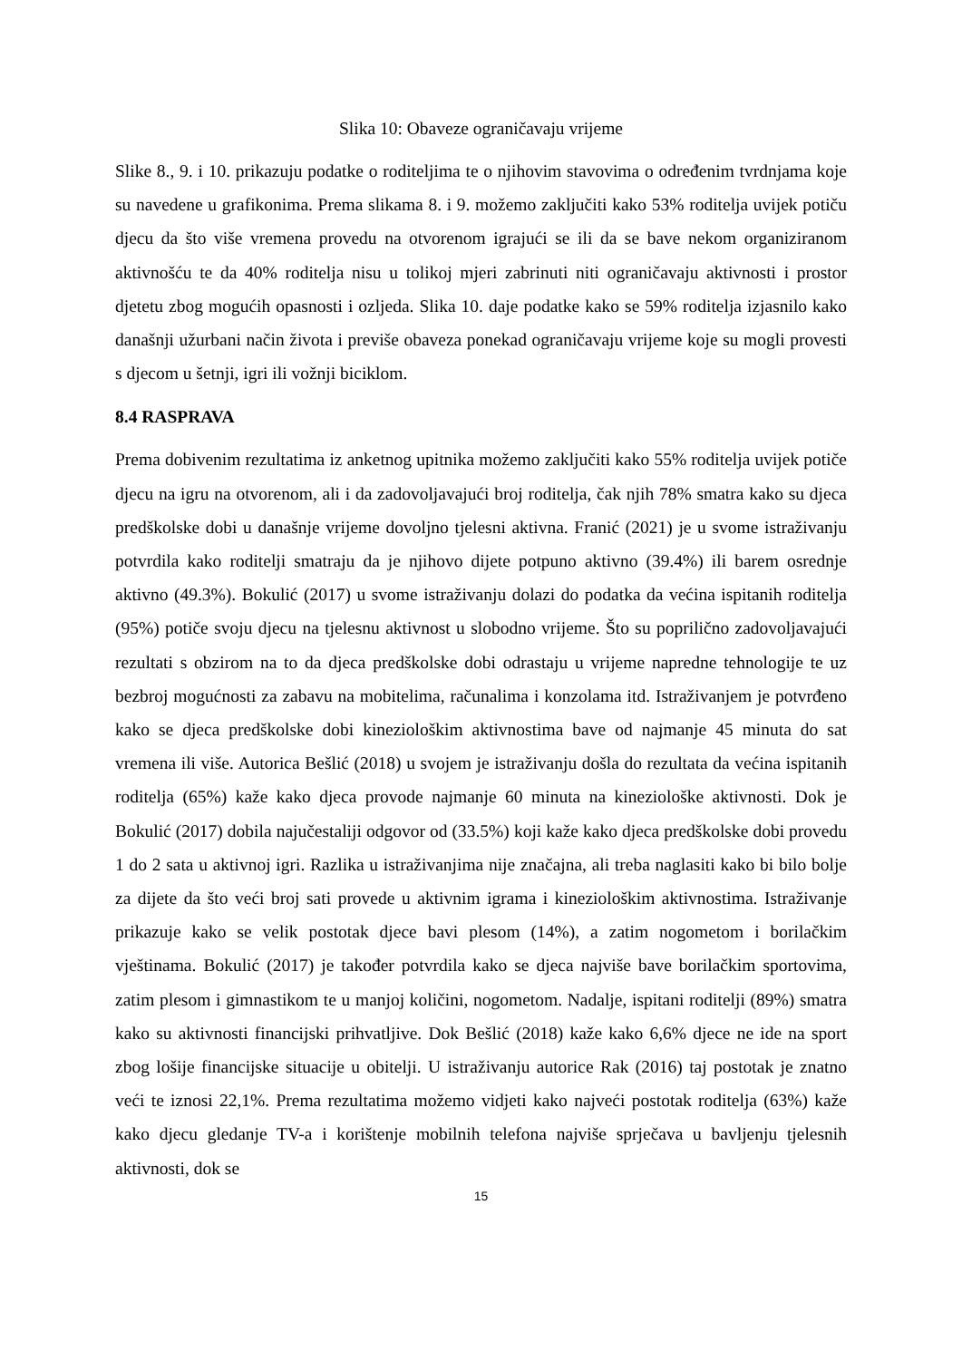Slika 10: Obaveze ograničavaju vrijeme
Slike 8., 9. i 10. prikazuju podatke o roditeljima te o njihovim stavovima o određenim tvrdnjama koje su navedene u grafikonima. Prema slikama 8. i 9. možemo zaključiti kako 53% roditelja uvijek potiču djecu da što više vremena provedu na otvorenom igrajući se ili da se bave nekom organiziranom aktivnošću te da 40% roditelja nisu u tolikoj mjeri zabrinuti niti ograničavaju aktivnosti i prostor djetetu zbog mogućih opasnosti i ozljeda. Slika 10. daje podatke kako se 59% roditelja izjasnilo kako današnji užurbani način života i previše obaveza ponekad ograničavaju vrijeme koje su mogli provesti s djecom u šetnji, igri ili vožnji biciklom.
8.4 RASPRAVA
Prema dobivenim rezultatima iz anketnog upitnika možemo zaključiti kako 55% roditelja uvijek potiče djecu na igru na otvorenom, ali i da zadovoljavajući broj roditelja, čak njih 78% smatra kako su djeca predškolske dobi u današnje vrijeme dovoljno tjelesni aktivna. Franić (2021) je u svome istraživanju potvrdila kako roditelji smatraju da je njihovo dijete potpuno aktivno (39.4%) ili barem osrednje aktivno (49.3%). Bokulić (2017) u svome istraživanju dolazi do podatka da većina ispitanih roditelja (95%) potiče svoju djecu na tjelesnu aktivnost u slobodno vrijeme. Što su poprilično zadovoljavajući rezultati s obzirom na to da djeca predškolske dobi odrastaju u vrijeme napredne tehnologije te uz bezbroj mogućnosti za zabavu na mobitelima, računalima i konzolama itd. Istraživanjem je potvrđeno kako se djeca predškolske dobi kineziološkim aktivnostima bave od najmanje 45 minuta do sat vremena ili više. Autorica Bešlić (2018) u svojem je istraživanju došla do rezultata da većina ispitanih roditelja (65%) kaže kako djeca provode najmanje 60 minuta na kineziološke aktivnosti. Dok je Bokulić (2017) dobila najučestaliji odgovor od (33.5%) koji kaže kako djeca predškolske dobi provedu 1 do 2 sata u aktivnoj igri. Razlika u istraživanjima nije značajna, ali treba naglasiti kako bi bilo bolje za dijete da što veći broj sati provede u aktivnim igrama i kineziološkim aktivnostima. Istraživanje prikazuje kako se velik postotak djece bavi plesom (14%), a zatim nogometom i borilačkim vještinama. Bokulić (2017) je također potvrdila kako se djeca najviše bave borilačkim sportovima, zatim plesom i gimnastikom te u manjoj količini, nogometom. Nadalje, ispitani roditelji (89%) smatra kako su aktivnosti financijski prihvatljive. Dok Bešlić (2018) kaže kako 6,6% djece ne ide na sport zbog lošije financijske situacije u obitelji. U istraživanju autorice Rak (2016) taj postotak je znatno veći te iznosi 22,1%. Prema rezultatima možemo vidjeti kako najveći postotak roditelja (63%) kaže kako djecu gledanje TV-a i korištenje mobilnih telefona najviše sprječava u bavljenju tjelesnih aktivnosti, dok se
15